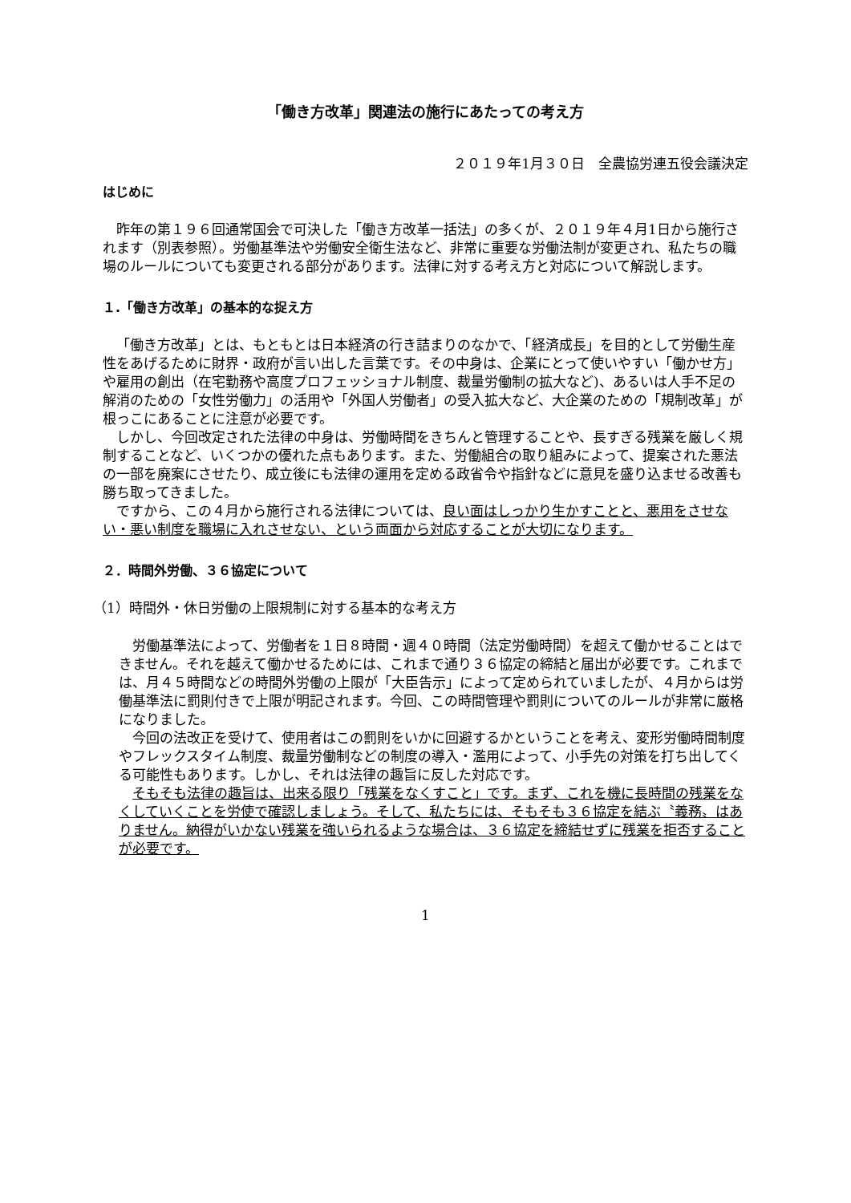「働き方改革」関連法の施行にあたっての考え方
２０１９年1月３０日　全農協労連五役会議決定
はじめに
昨年の第１９６回通常国会で可決した「働き方改革一括法」の多くが、２０１９年４月1日から施行されます（別表参照）。労働基準法や労働安全衛生法など、非常に重要な労働法制が変更され、私たちの職場のルールについても変更される部分があります。法律に対する考え方と対応について解説します。
１.「働き方改革」の基本的な捉え方
「働き方改革」とは、もともとは日本経済の行き詰まりのなかで、「経済成長」を目的として労働生産性をあげるために財界・政府が言い出した言葉です。その中身は、企業にとって使いやすい「働かせ方」や雇用の創出（在宅勤務や高度プロフェッショナル制度、裁量労働制の拡大など)、あるいは人手不足の解消のための「女性労働力」の活用や「外国人労働者」の受入拡大など、大企業のための「規制改革」が根っこにあることに注意が必要です。
しかし、今回改定された法律の中身は、労働時間をきちんと管理することや、長すぎる残業を厳しく規制することなど、いくつかの優れた点もあります。また、労働組合の取り組みによって、提案された悪法の一部を廃案にさせたり、成立後にも法律の運用を定める政省令や指針などに意見を盛り込ませる改善も勝ち取ってきました。
ですから、この４月から施行される法律については、良い面はしっかり生かすことと、悪用をさせない・悪い制度を職場に入れさせない、という両面から対応することが大切になります。
２．時間外労働、３６協定について
（1）時間外・休日労働の上限規制に対する基本的な考え方
労働基準法によって、労働者を１日８時間・週４０時間（法定労働時間）を超えて働かせることはできません。それを越えて働かせるためには、これまで通り３６協定の締結と届出が必要です。これまでは、月４５時間などの時間外労働の上限が「大臣告示」によって定められていましたが、４月からは労働基準法に罰則付きで上限が明記されます。今回、この時間管理や罰則についてのルールが非常に厳格になりました。
今回の法改正を受けて、使用者はこの罰則をいかに回避するかということを考え、変形労働時間制度やフレックスタイム制度、裁量労働制などの制度の導入・濫用によって、小手先の対策を打ち出してくる可能性もあります。しかし、それは法律の趣旨に反した対応です。
そもそも法律の趣旨は、出来る限り「残業をなくすこと」です。まず、これを機に長時間の残業をなくしていくことを労使で確認しましょう。そして、私たちには、そもそも３６協定を結ぶ〝義務〟はありません。納得がいかない残業を強いられるような場合は、３６協定を締結せずに残業を拒否することが必要です。
1